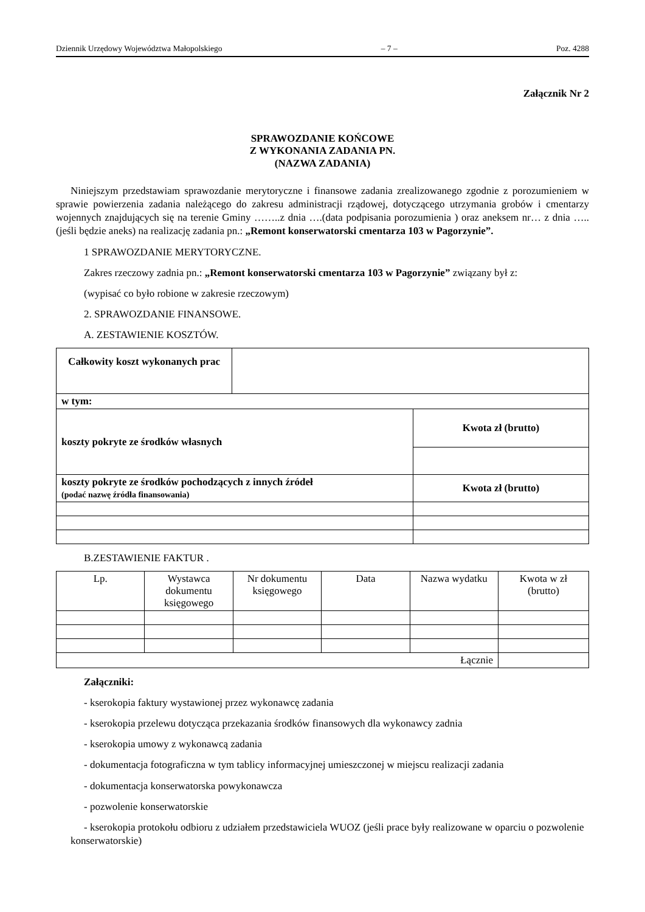Dziennik Urzędowy Województwa Małopolskiego – 7 – Poz. 4288
Załącznik Nr 2
SPRAWOZDANIE KOŃCOWE
Z WYKONANIA ZADANIA PN.
(NAZWA ZADANIA)
Niniejszym przedstawiam sprawozdanie merytoryczne i finansowe zadania zrealizowanego zgodnie z porozumieniem w sprawie powierzenia zadania należącego do zakresu administracji rządowej, dotyczącego utrzymania grobów i cmentarzy wojennych znajdujących się na terenie Gminy ……..z dnia ….(data podpisania porozumienia ) oraz aneksem nr… z dnia …..(jeśli będzie aneks) na realizację zadania pn.: „Remont konserwatorski cmentarza 103 w Pagorzynie”.
1 SPRAWOZDANIE MERYTORYCZNE.
Zakres rzeczowy zadnia pn.: „Remont konserwatorski cmentarza 103 w Pagorzynie” związany był z:
(wypisać co było robione w zakresie rzeczowym)
2. SPRAWOZDANIE FINANSOWE.
A. ZESTAWIENIE KOSZTÓW.
| Całkowity koszt wykonanych prac | | |
| w tym: | | |
| koszty pokryte ze środków własnych | | Kwota zł (brutto) |
| koszty pokryte ze środków pochodzących z innych źródeł (podać nazwę źródła finansowania) | | Kwota zł (brutto) |
B.ZESTAWIENIE FAKTUR .
| Lp. | Wystawca dokumentu księgowego | Nr dokumentu księgowego | Data | Nazwa wydatku | Kwota w zł (brutto) |
| Łącznie | | | | | |
Załączniki:
- kserokopia faktury wystawionej przez wykonawcę zadania
- kserokopia przelewu dotycząca przekazania środków finansowych dla wykonawcy zadnia
- kserokopia umowy z wykonawcą zadania
- dokumentacja fotograficzna w tym tablicy informacyjnej umieszczonej w miejscu realizacji zadania
- dokumentacja konserwatorska powykonawcza
- pozwolenie konserwatorskie
- kserokopia protokołu odbioru z udziałem przedstawiciela WUOZ (jeśli prace były realizowane w oparciu o pozwolenie konserwatorskie)